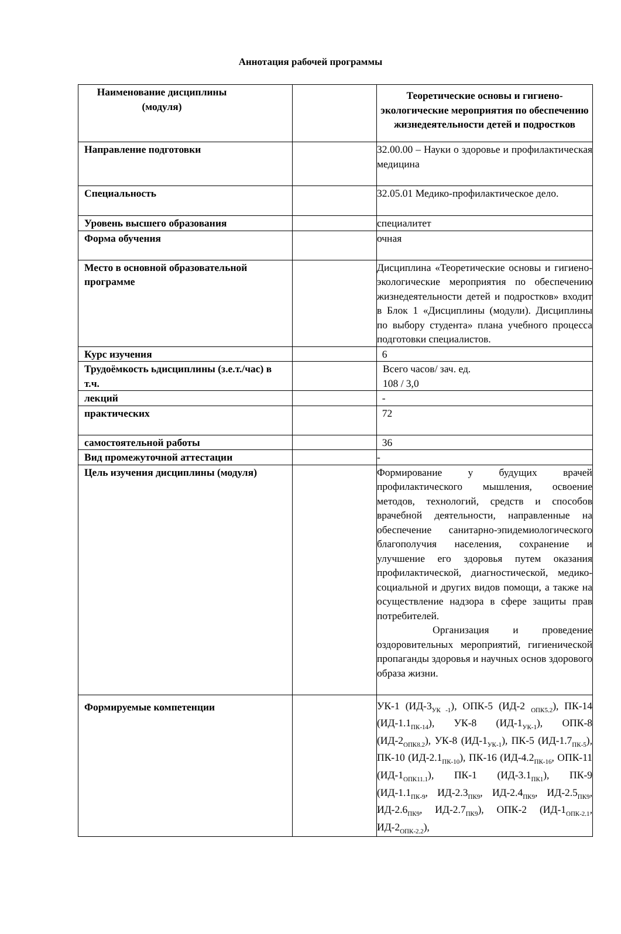Аннотация рабочей программы
| Наименование дисциплины (модуля) | | Теоретические основы и гигиено-экологические мероприятия по обеспечению жизнедеятельности детей и подростков |
| Направление подготовки | | 32.00.00 – Науки о здоровье и профилактическая медицина |
| Специальность | | 32.05.01 Медико-профилактическое дело. |
| Уровень высшего образования | | специалитет |
| Форма обучения | | очная |
| Место в основной образовательной программе | | Дисциплина «Теоретические основы и гигиено-экологические мероприятия по обеспечению жизнедеятельности детей и подростков» входит в Блок 1 «Дисциплины (модули). Дисциплины по выбору студента» плана учебного процесса подготовки специалистов. |
| Курс изучения | | 6 |
| Трудоёмкость ьдисциплины (з.е.т./час) в т.ч. | | Всего часов/ зач. ед. 108 / 3,0 |
| лекций | | - |
| практических | | 72 |
| самостоятельной работы | | 36 |
| Вид промежуточной аттестации | | - |
| Цель изучения дисциплины (модуля) | | Формирование у будущих врачей профилактического мышления, освоение методов, технологий, средств и способов врачебной деятельности, направленные на обеспечение санитарно-эпидемиологического благополучия населения, сохранение и улучшение его здоровья путем оказания профилактической, диагностической, медико-социальной и других видов помощи, а также на осуществление надзора в сфере защиты прав потребителей. Организация и проведение оздоровительных мероприятий, гигиенической пропаганды здоровья и научных основ здорового образа жизни. |
| Формируемые компетенции | | УК-1 (ИД-3<sub>УК -1</sub>), ОПК-5 (ИД-2 <sub>ОПК5.2</sub>), ПК-14 (ИД-1.1<sub>ПК-14</sub>), УК-8 (ИД-1<sub>УК-1</sub>), ОПК-8 (ИД-2<sub>ОПК8.2</sub>), УК-8 (ИД-1<sub>УК-1</sub>), ПК-5 (ИД-1.7<sub>ПК-5</sub>), ПК-10 (ИД-2.1<sub>ПК-10</sub>), ПК-16 (ИД-4.2<sub>ПК-16</sub>, ОПК-11 (ИД-1<sub>ОПК11.1</sub>), ПК-1 (ИД-3.1<sub>ПК1</sub>), ПК-9 (ИД-1.1<sub>ПК-9</sub>, ИД-2.3<sub>ПК9</sub>, ИД-2.4<sub>ПК9</sub>, ИД-2.5<sub>ПК9</sub>, ИД-2.6<sub>ПК9</sub>, ИД-2.7<sub>ПК9</sub>), ОПК-2 (ИД-1<sub>ОПК-2.1</sub>, ИД-2<sub>ОПК-2.2</sub>), |